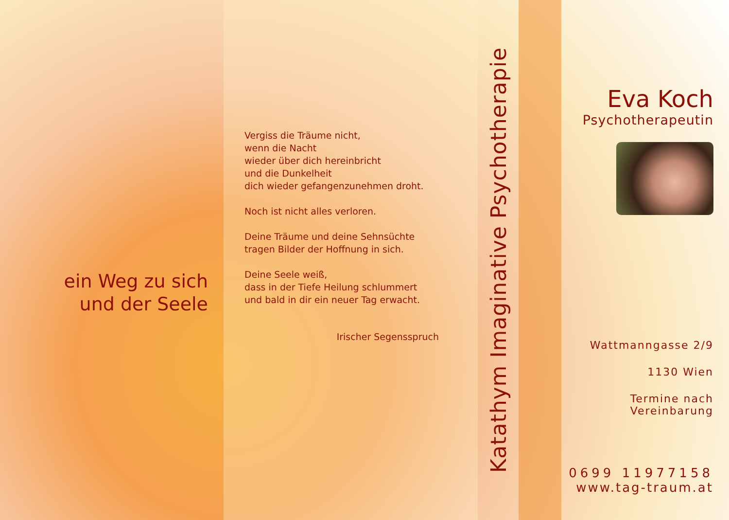ein Weg zu sich
und der Seele
Vergiss die Träume nicht,
wenn die Nacht
wieder über dich hereinbricht
und die Dunkelheit
dich wieder gefangenzunehmen droht.
Noch ist nicht alles verloren.
Deine Träume und deine Sehnsüchte
tragen Bilder der Hoffnung in sich.
Deine Seele weiß,
dass in der Tiefe Heilung schlummert
und bald in dir ein neuer Tag erwacht.
Irischer Segensspruch
Katathym Imaginative Psychotherapie
Eva Koch
Psychotherapeutin
Wattmanngasse 2/9
1130 Wien
Termine nach
Vereinbarung
0699 11977158
www.tag-traum.at